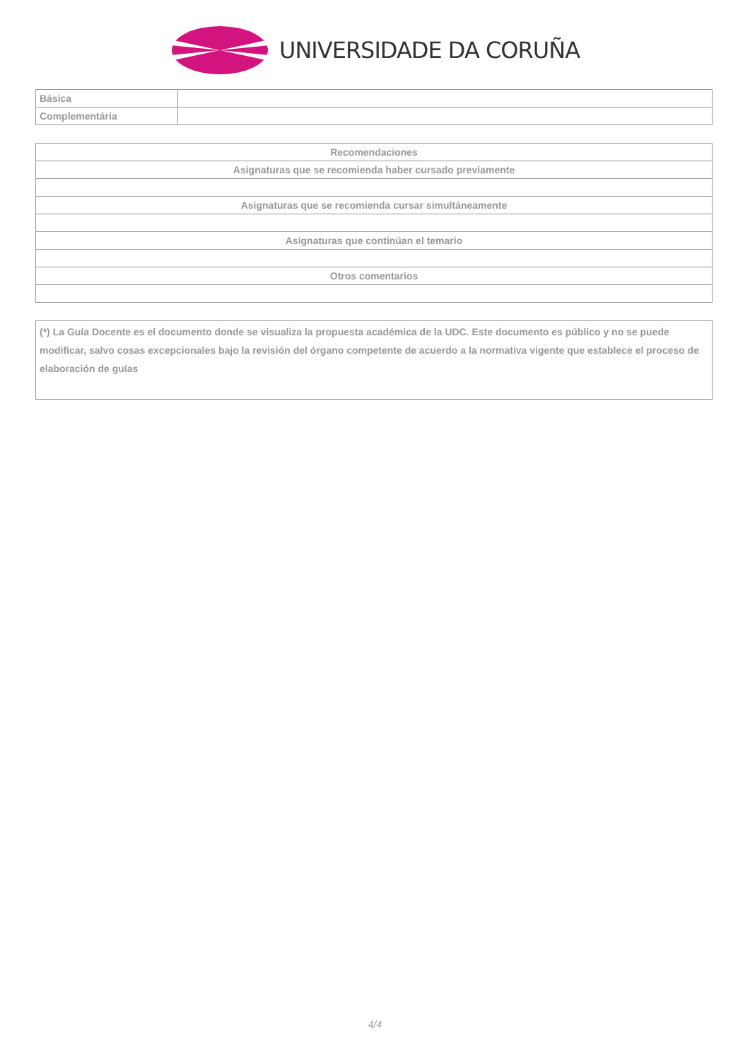UNIVERSIDADE DA CORUÑA
| Básica | |
| Complementária | |
| Recomendaciones |
| Asignaturas que se recomienda haber cursado previamente |
| Asignaturas que se recomienda cursar simultáneamente |
| Asignaturas que continúan el temario |
| Otros comentarios |
| (*) La Guía Docente es el documento donde se visualiza la propuesta académica de la UDC. Este documento es público y no se puede modificar, salvo cosas excepcionales bajo la revisión del órgano competente de acuerdo a la normativa vigente que establece el proceso de elaboración de guías |
4/4